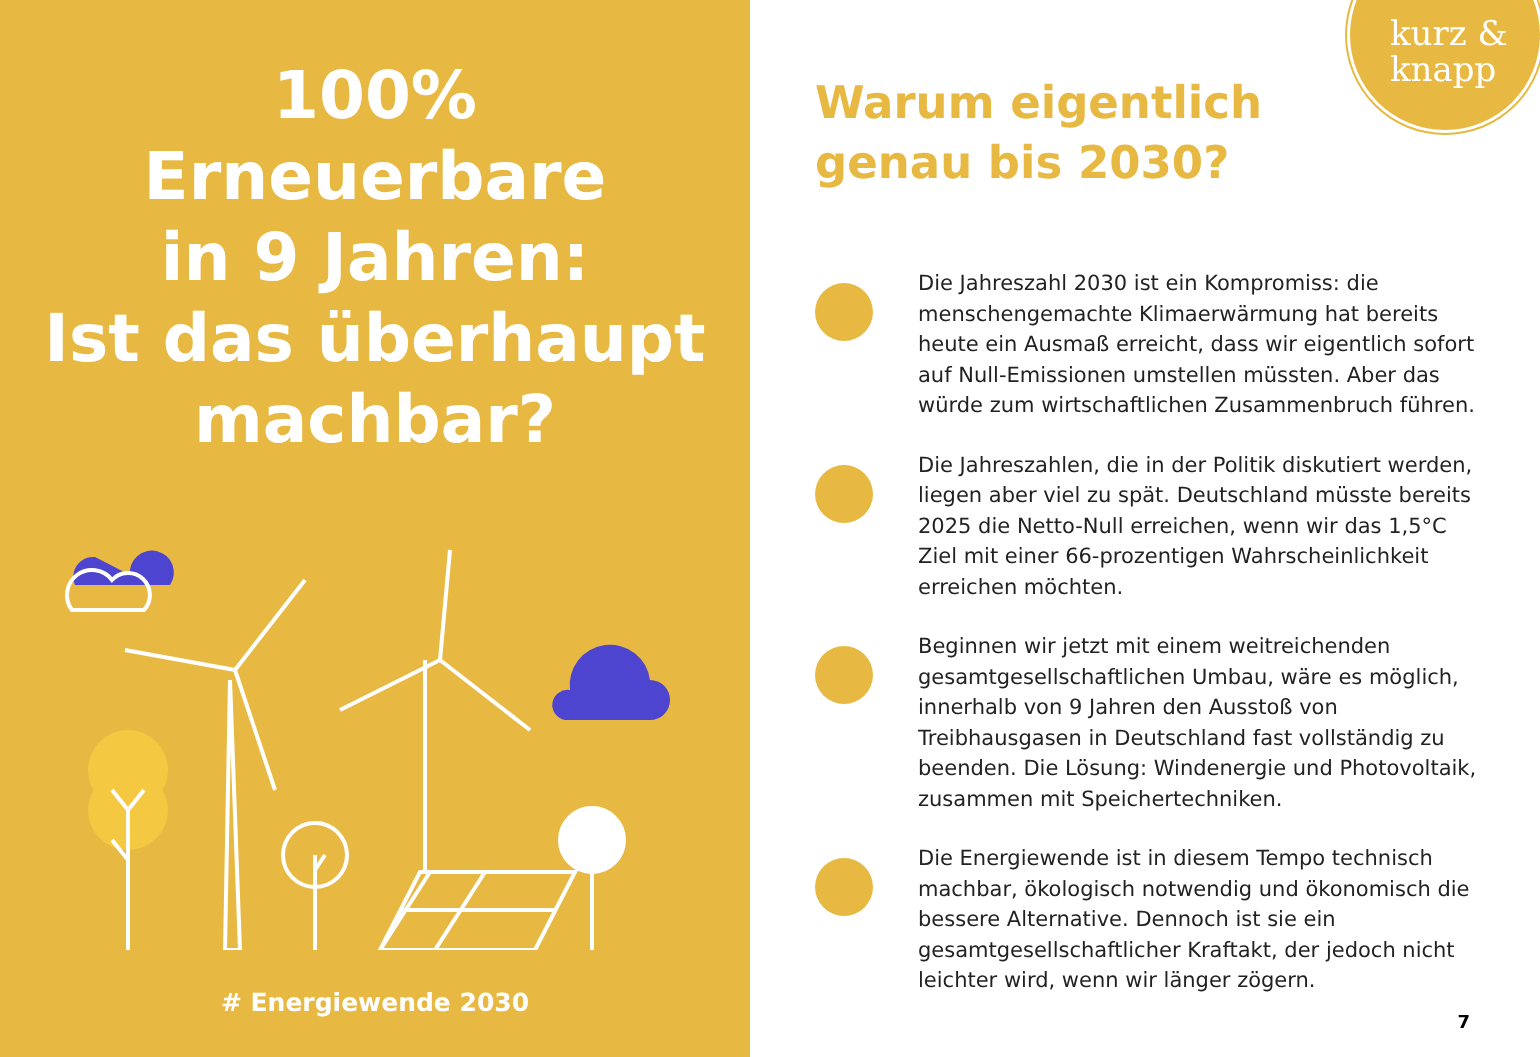100%
Erneuerbare
in 9 Jahren:
Ist das überhaupt
machbar?
# Energiewende 2030
kurz &
knapp
Warum eigentlich
genau bis 2030?
Die Jahreszahl 2030 ist ein Kompromiss: die menschengemachte Klimaerwärmung hat bereits heute ein Ausmaß erreicht, dass wir eigentlich sofort auf Null-Emissionen umstellen müssten. Aber das würde zum wirtschaftlichen Zusammenbruch führen.
Die Jahreszahlen, die in der Politik diskutiert werden, liegen aber viel zu spät. Deutschland müsste bereits 2025 die Netto-Null erreichen, wenn wir das 1,5°C Ziel mit einer 66-prozentigen Wahrscheinlichkeit erreichen möchten.
Beginnen wir jetzt mit einem weitreichenden gesamtgesellschaftlichen Umbau, wäre es möglich, innerhalb von 9 Jahren den Ausstoß von Treibhausgasen in Deutschland fast vollständig zu beenden. Die Lösung: Windenergie und Photovoltaik, zusammen mit Speichertechniken.
Die Energiewende ist in diesem Tempo technisch machbar, ökologisch notwendig und ökonomisch die bessere Alternative. Dennoch ist sie ein gesamtgesellschaftlicher Kraftakt, der jedoch nicht leichter wird, wenn wir länger zögern.
7